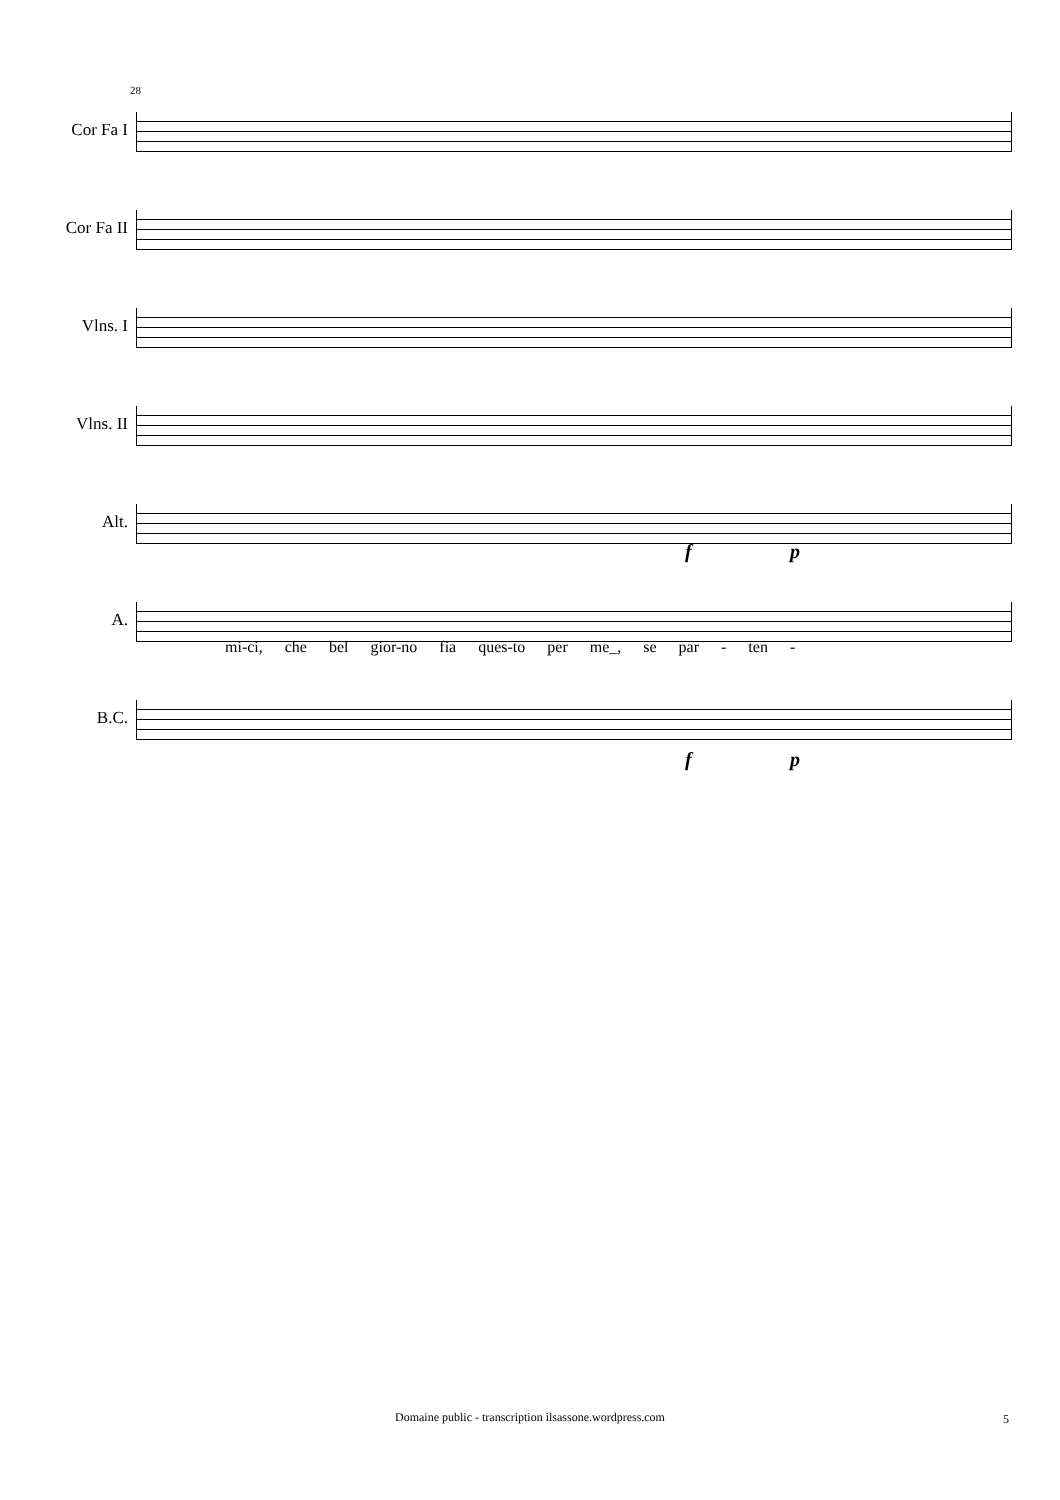28
Cor Fa I
Cor Fa II
Vlns. I
Vlns. II
Alt.
A.
B.C.
mi-ci, che bel gior-no fia ques-to per me_, se par - ten -
f p
f p
Domaine public - transcription ilsassone.wordpress.com 5